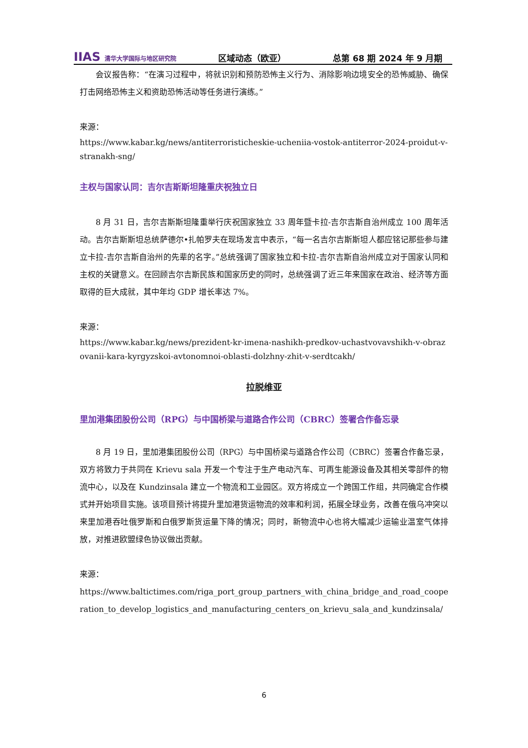IIAS 清华大学国际与地区研究院
区域动态（欧亚）
总第 68 期 2024 年 9 月期
会议报告称：“在演习过程中，将就识别和预防恐怖主义行为、消除影响边境安全的恐怖威胁、确保打击网络恐怖主义和资助恐怖活动等任务进行演练。”
来源：
https://www.kabar.kg/news/antiterroristicheskie-ucheniia-vostok-antiterror-2024-proidut-v-stranakh-sng/
主权与国家认同：吉尔吉斯斯坦隆重庆祝独立日
8 月 31 日，吉尔吉斯斯坦隆重举行庆祝国家独立 33 周年暨卡拉-吉尔吉斯自治州成立 100 周年活动。吉尔吉斯斯坦总统萨德尔•扎帕罗夫在现场发言中表示，“每一名吉尔吉斯斯坦人都应铭记那些参与建立卡拉-吉尔吉斯自治州的先辈的名字。”总统强调了国家独立和卡拉-吉尔吉斯自治州成立对于国家认同和主权的关键意义。在回顾吉尔吉斯民族和国家历史的同时，总统强调了近三年来国家在政治、经济等方面取得的巨大成就，其中年均 GDP 增长率达 7%。
来源：
https://www.kabar.kg/news/prezident-kr-imena-nashikh-predkov-uchastvovavshikh-v-obrazovanii-kara-kyrgyzskoi-avtonomnoi-oblasti-dolzhny-zhit-v-serdtcakh/
拉脱维亚
里加港集团股份公司（RPG）与中国桥梁与道路合作公司（CBRC）签署合作备忘录
8 月 19 日，里加港集团股份公司（RPG）与中国桥梁与道路合作公司（CBRC）签署合作备忘录，双方将致力于共同在 Krievu sala 开发一个专注于生产电动汽车、可再生能源设备及其相关零部件的物流中心，以及在 Kundzinsala 建立一个物流和工业园区。双方将成立一个跨国工作组，共同确定合作模式并开始项目实施。该项目预计将提升里加港货运物流的效率和利润，拓展全球业务，改善在俄乌冲突以来里加港吞吐俄罗斯和白俄罗斯货运量下降的情况；同时，新物流中心也将大幅减少运输业温室气体排放，对推进欧盟绿色协议做出贡献。
来源：
https://www.baltictimes.com/riga_port_group_partners_with_china_bridge_and_road_cooperation_to_develop_logistics_and_manufacturing_centers_on_krievu_sala_and_kundzinsala/
6